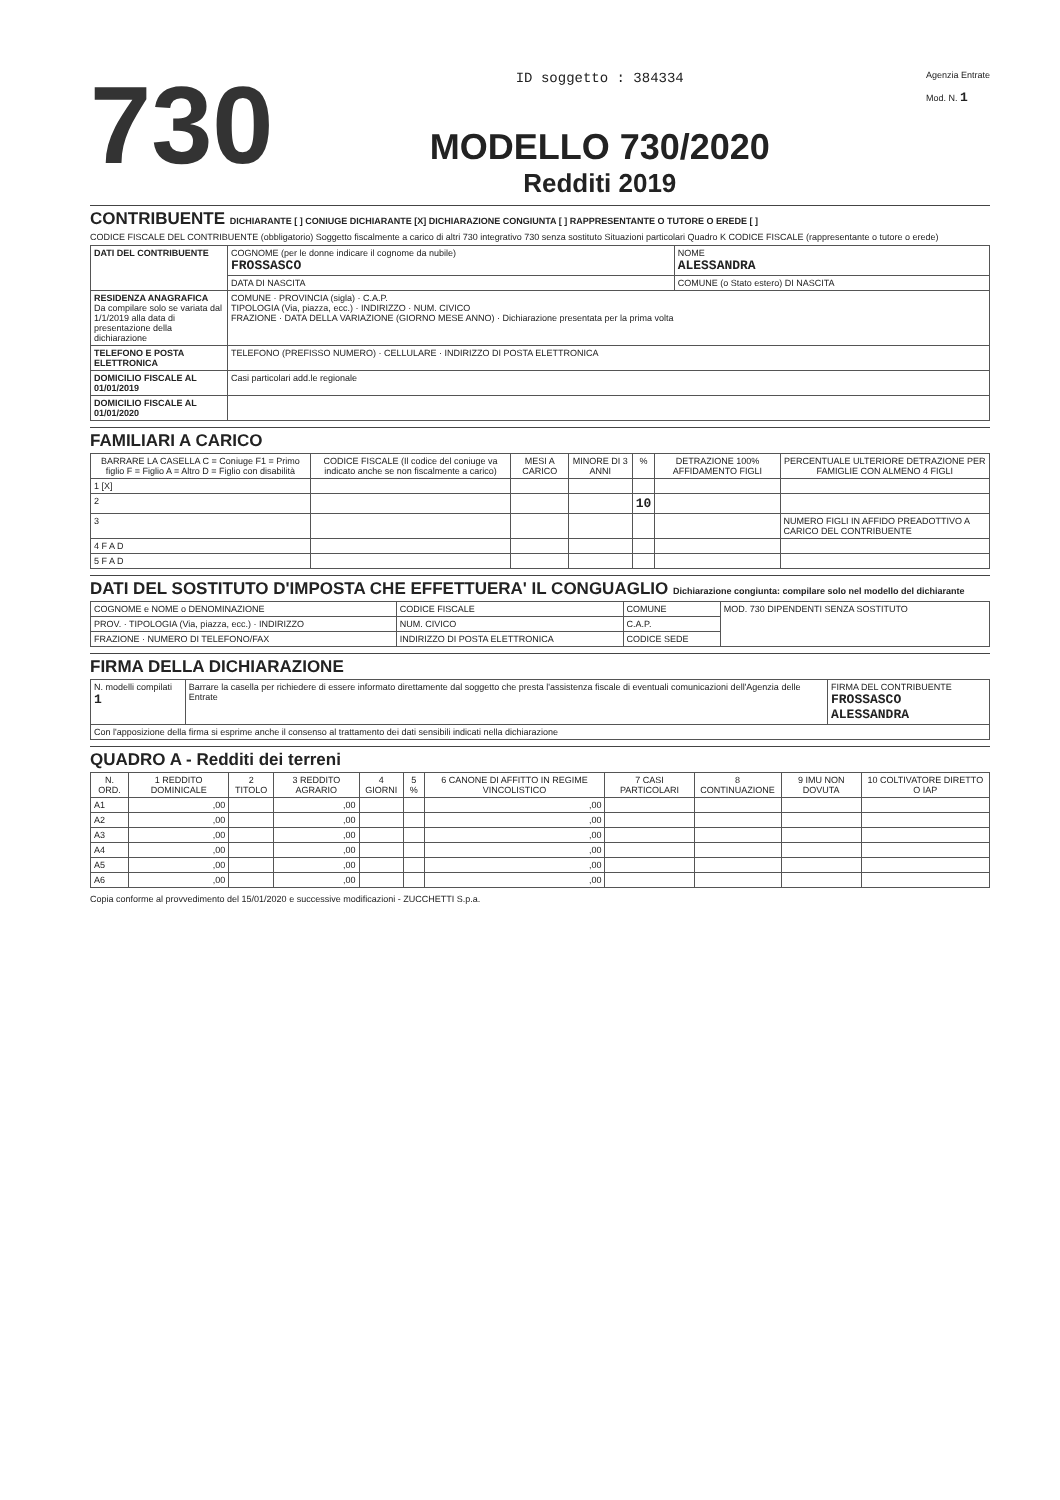730
ID soggetto : 384334
MODELLO 730/2020
Redditi 2019
Agenzia Entrate
Mod. N. 1
CONTRIBUENTE DICHIARANTE [ ] CONIUGE DICHIARANTE [X] DICHIARAZIONE CONGIUNTA [ ] RAPPRESENTANTE O TUTORE O EREDE [ ]
CODICE FISCALE DEL CONTRIBUENTE (obbligatorio) Soggetto fiscalmente a carico di altri 730 integrativo 730 senza sostituto Situazioni particolari Quadro K CODICE FISCALE (rappresentante o tutore o erede)
| DATI DEL CONTRIBUENTE | COGNOME (per le donne indicare il cognome da nubile) FROSSASCO | NOME ALESSANDRA |
| | DATA DI NASCITA | COMUNE (o Stato estero) DI NASCITA |
| RESIDENZA ANAGRAFICA Da compilare solo se variata dal 1/1/2019 alla data di presentazione della dichiarazione | COMUNE · PROVINCIA (sigla) · C.A.P. TIPOLOGIA (Via, piazza, ecc.) · INDIRIZZO · NUM. CIVICO FRAZIONE · DATA DELLA VARIAZIONE (GIORNO MESE ANNO) · Dichiarazione presentata per la prima volta | |
| TELEFONO E POSTA ELETTRONICA | TELEFONO (PREFISSO NUMERO) · CELLULARE · INDIRIZZO DI POSTA ELETTRONICA | |
| DOMICILIO FISCALE AL 01/01/2019 | Casi particolari add.le regionale | |
| DOMICILIO FISCALE AL 01/01/2020 | | |
FAMILIARI A CARICO
| BARRARE LA CASELLA C = Coniuge F1 = Primo figlio F = Figlio A = Altro D = Figlio con disabilità | CODICE FISCALE (Il codice del coniuge va indicato anche se non fiscalmente a carico) | MESI A CARICO | MINORE DI 3 ANNI | % | DETRAZIONE 100% AFFIDAMENTO FIGLI | PERCENTUALE ULTERIORE DETRAZIONE PER FAMIGLIE CON ALMENO 4 FIGLI |
| --- | --- | --- | --- | --- | --- | --- |
| 1 [X] | | | | | | |
| 2 | | | | 10 | | |
| 3 | | | | | | NUMERO FIGLI IN AFFIDO PREADOTTIVO A CARICO DEL CONTRIBUENTE |
| 4 F A D | | | | | | |
| 5 F A D | | | | | | |
DATI DEL SOSTITUTO D'IMPOSTA CHE EFFETTUERA' IL CONGUAGLIO Dichiarazione congiunta: compilare solo nel modello del dichiarante
| COGNOME e NOME o DENOMINAZIONE | CODICE FISCALE | COMUNE | MOD. 730 DIPENDENTI SENZA SOSTITUTO |
| PROV. · TIPOLOGIA (Via, piazza, ecc.) · INDIRIZZO | NUM. CIVICO | C.A.P. | |
| FRAZIONE · NUMERO DI TELEFONO/FAX | INDIRIZZO DI POSTA ELETTRONICA | CODICE SEDE | |
FIRMA DELLA DICHIARAZIONE
| N. modelli compilati 1 | Barrare la casella per richiedere di essere informato direttamente dal soggetto che presta l'assistenza fiscale di eventuali comunicazioni dell'Agenzia delle Entrate | FIRMA DEL CONTRIBUENTE FROSSASCO ALESSANDRA |
| Con l'apposizione della firma si esprime anche il consenso al trattamento dei dati sensibili indicati nella dichiarazione | | |
QUADRO A - Redditi dei terreni
| N. ORD. | 1 REDDITO DOMINICALE | 2 TITOLO | 3 REDDITO AGRARIO | 4 GIORNI | 5 % | 6 CANONE DI AFFITTO IN REGIME VINCOLISTICO | 7 CASI PARTICOLARI | 8 CONTINUAZIONE | 9 IMU NON DOVUTA | 10 COLTIVATORE DIRETTO O IAP |
| --- | --- | --- | --- | --- | --- | --- | --- | --- | --- | --- |
| A1 | ,00 | | ,00 | | | ,00 | | | | |
| A2 | ,00 | | ,00 | | | ,00 | | | | |
| A3 | ,00 | | ,00 | | | ,00 | | | | |
| A4 | ,00 | | ,00 | | | ,00 | | | | |
| A5 | ,00 | | ,00 | | | ,00 | | | | |
| A6 | ,00 | | ,00 | | | ,00 | | | | |
Copia conforme al provvedimento del 15/01/2020 e successive modificazioni - ZUCCHETTI S.p.a.